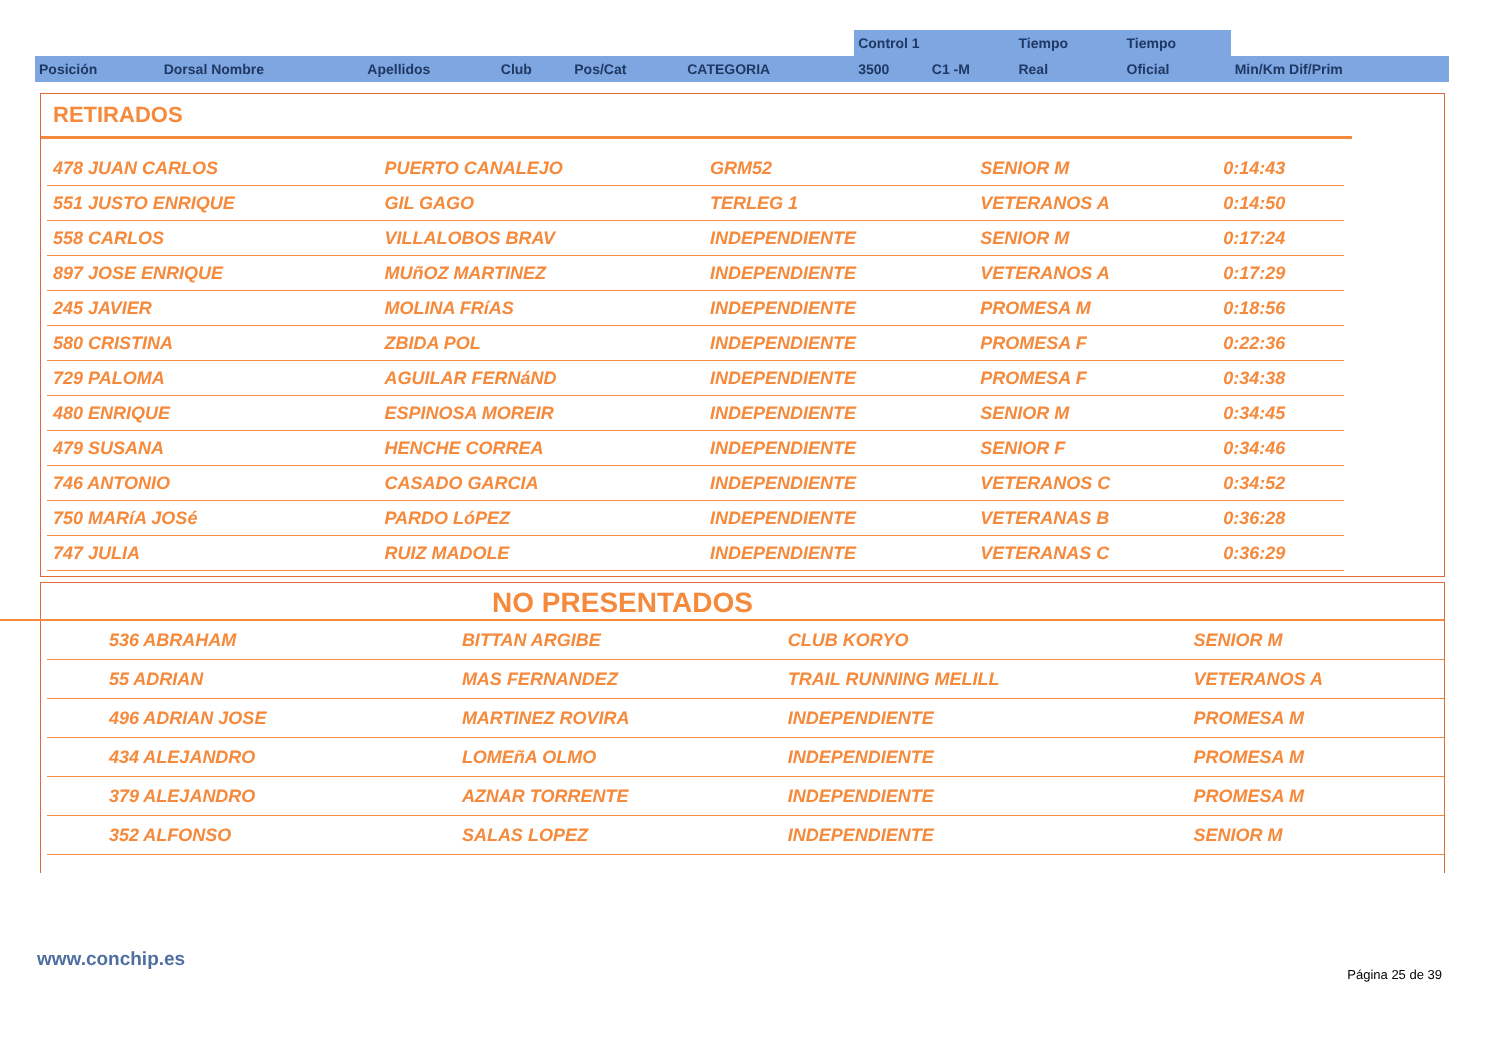| | | | | | | Control 1 | | Tiempo | Tiempo | |
| --- | --- | --- | --- | --- | --- | --- | --- | --- | --- | --- |
| Posición | Dorsal Nombre | Apellidos | Club | Pos/Cat | CATEGORIA | 3500 | C1 -M | Real | Oficial | Min/Km Dif/Prim |
RETIRADOS
| 478 JUAN CARLOS | PUERTO CANALEJO | GRM52 | SENIOR M | 0:14:43 |
| 551 JUSTO ENRIQUE | GIL GAGO | TERLEG 1 | VETERANOS A | 0:14:50 |
| 558 CARLOS | VILLALOBOS BRAV | INDEPENDIENTE | SENIOR M | 0:17:24 |
| 897 JOSE ENRIQUE | MUñOZ MARTINEZ | INDEPENDIENTE | VETERANOS A | 0:17:29 |
| 245 JAVIER | MOLINA FRíAS | INDEPENDIENTE | PROMESA M | 0:18:56 |
| 580 CRISTINA | ZBIDA POL | INDEPENDIENTE | PROMESA F | 0:22:36 |
| 729 PALOMA | AGUILAR FERNáND | INDEPENDIENTE | PROMESA F | 0:34:38 |
| 480 ENRIQUE | ESPINOSA MOREIR | INDEPENDIENTE | SENIOR M | 0:34:45 |
| 479 SUSANA | HENCHE CORREA | INDEPENDIENTE | SENIOR F | 0:34:46 |
| 746 ANTONIO | CASADO GARCIA | INDEPENDIENTE | VETERANOS C | 0:34:52 |
| 750 MARíA JOSé | PARDO LóPEZ | INDEPENDIENTE | VETERANAS B | 0:36:28 |
| 747 JULIA | RUIZ MADOLE | INDEPENDIENTE | VETERANAS C | 0:36:29 |
NO PRESENTADOS
| 536 ABRAHAM | BITTAN ARGIBE | CLUB KORYO | SENIOR M |
| 55 ADRIAN | MAS FERNANDEZ | TRAIL RUNNING MELILL | VETERANOS A |
| 496 ADRIAN JOSE | MARTINEZ ROVIRA | INDEPENDIENTE | PROMESA M |
| 434 ALEJANDRO | LOMEñA OLMO | INDEPENDIENTE | PROMESA M |
| 379 ALEJANDRO | AZNAR TORRENTE | INDEPENDIENTE | PROMESA M |
| 352 ALFONSO | SALAS LOPEZ | INDEPENDIENTE | SENIOR M |
www.conchip.es
Página 25 de 39